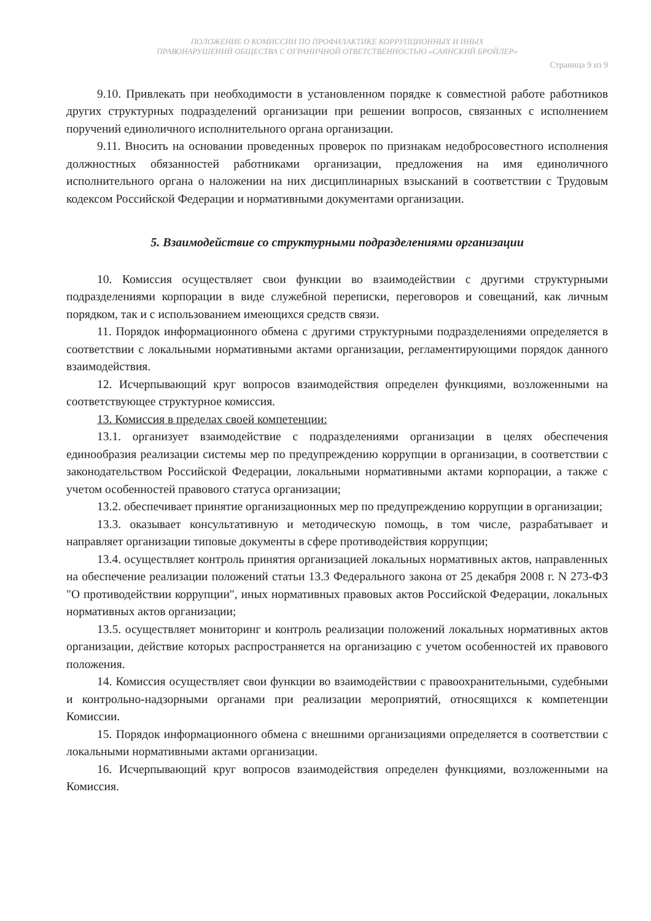ПОЛОЖЕНИЕ О КОМИССИИ ПО ПРОФИЛАКТИКЕ КОРРУПЦИОННЫХ И ИНЫХ
ПРАВОНАРУШЕНИЙ ОБЩЕСТВА С ОГРАНИЧНОЙ ОТВЕТСТВЕННОСТЬЮ «САЯНСКИЙ БРОЙЛЕР»
Страница 9 из 9
9.10. Привлекать при необходимости в установленном порядке к совместной работе работников других структурных подразделений организации при решении вопросов, связанных с исполнением поручений единоличного исполнительного органа организации.
9.11. Вносить на основании проведенных проверок по признакам недобросовестного исполнения должностных обязанностей работниками организации, предложения на имя единоличного исполнительного органа о наложении на них дисциплинарных взысканий в соответствии с Трудовым кодексом Российской Федерации и нормативными документами организации.
5. Взаимодействие со структурными подразделениями организации
10. Комиссия осуществляет свои функции во взаимодействии с другими структурными подразделениями корпорации в виде служебной переписки, переговоров и совещаний, как личным порядком, так и с использованием имеющихся средств связи.
11. Порядок информационного обмена с другими структурными подразделениями определяется в соответствии с локальными нормативными актами организации, регламентирующими порядок данного взаимодействия.
12. Исчерпывающий круг вопросов взаимодействия определен функциями, возложенными на соответствующее структурное комиссия.
13. Комиссия в пределах своей компетенции:
13.1. организует взаимодействие с подразделениями организации в целях обеспечения единообразия реализации системы мер по предупреждению коррупции в организации, в соответствии с законодательством Российской Федерации, локальными нормативными актами корпорации, а также с учетом особенностей правового статуса организации;
13.2. обеспечивает принятие организационных мер по предупреждению коррупции в организации;
13.3. оказывает консультативную и методическую помощь, в том числе, разрабатывает и направляет организации типовые документы в сфере противодействия коррупции;
13.4. осуществляет контроль принятия организацией локальных нормативных актов, направленных на обеспечение реализации положений статьи 13.3 Федерального закона от 25 декабря 2008 г. N 273-ФЗ "О противодействии коррупции", иных нормативных правовых актов Российской Федерации, локальных нормативных актов организации;
13.5. осуществляет мониторинг и контроль реализации положений локальных нормативных актов организации, действие которых распространяется на организацию с учетом особенностей их правового положения.
14. Комиссия осуществляет свои функции во взаимодействии с правоохранительными, судебными и контрольно-надзорными органами при реализации мероприятий, относящихся к компетенции Комиссии.
15. Порядок информационного обмена с внешними организациями определяется в соответствии с локальными нормативными актами организации.
16. Исчерпывающий круг вопросов взаимодействия определен функциями, возложенными на Комиссия.